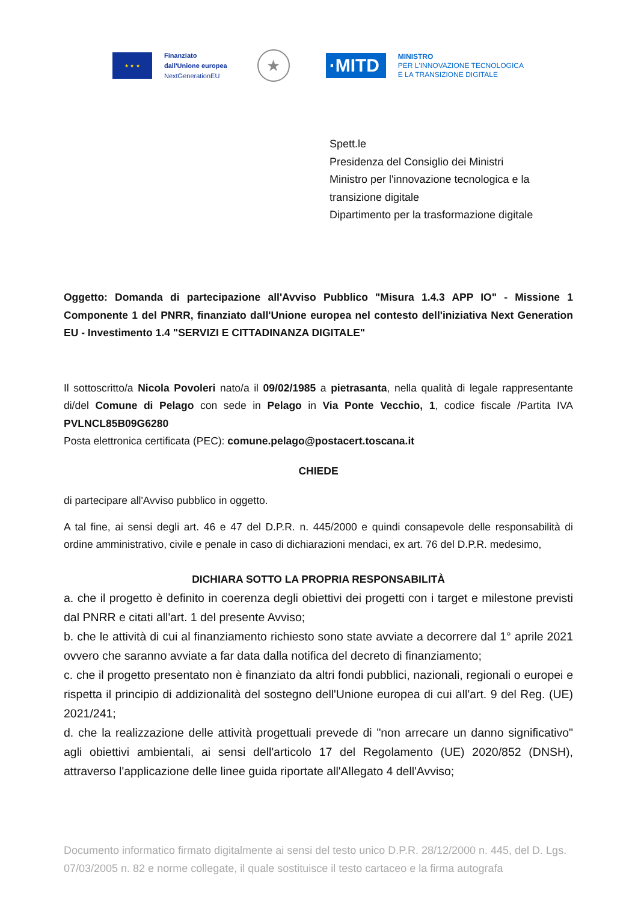★ ★ ★
Finanziato
dall'Unione europea
NextGenerationEU
★
·MITD
MINISTRO
PER L'INNOVAZIONE TECNOLOGICA
E LA TRANSIZIONE DIGITALE
Spett.le
Presidenza del Consiglio dei Ministri
Ministro per l'innovazione tecnologica e la
transizione digitale
Dipartimento per la trasformazione digitale
Oggetto: Domanda di partecipazione all'Avviso Pubblico "Misura 1.4.3 APP IO" - Missione 1 Componente 1 del PNRR, finanziato dall'Unione europea nel contesto dell'iniziativa Next Generation EU - Investimento 1.4 "SERVIZI E CITTADINANZA DIGITALE"
Il sottoscritto/a Nicola Povoleri nato/a il 09/02/1985 a pietrasanta, nella qualità di legale rappresentante di/del Comune di Pelago con sede in Pelago in Via Ponte Vecchio, 1, codice fiscale /Partita IVA PVLNCL85B09G6280
Posta elettronica certificata (PEC): comune.pelago@postacert.toscana.it
CHIEDE
di partecipare all'Avviso pubblico in oggetto.
A tal fine, ai sensi degli art. 46 e 47 del D.P.R. n. 445/2000 e quindi consapevole delle responsabilità di ordine amministrativo, civile e penale in caso di dichiarazioni mendaci, ex art. 76 del D.P.R. medesimo,
DICHIARA SOTTO LA PROPRIA RESPONSABILITÀ
a. che il progetto è definito in coerenza degli obiettivi dei progetti con i target e milestone previsti dal PNRR e citati all'art. 1 del presente Avviso;
b. che le attività di cui al finanziamento richiesto sono state avviate a decorrere dal 1° aprile 2021 ovvero che saranno avviate a far data dalla notifica del decreto di finanziamento;
c. che il progetto presentato non è finanziato da altri fondi pubblici, nazionali, regionali o europei e rispetta il principio di addizionalità del sostegno dell'Unione europea di cui all'art. 9 del Reg. (UE) 2021/241;
d. che la realizzazione delle attività progettuali prevede di "non arrecare un danno significativo" agli obiettivi ambientali, ai sensi dell'articolo 17 del Regolamento (UE) 2020/852 (DNSH), attraverso l'applicazione delle linee guida riportate all'Allegato 4 dell'Avviso;
Documento informatico firmato digitalmente ai sensi del testo unico D.P.R. 28/12/2000 n. 445, del D. Lgs. 07/03/2005 n. 82 e norme collegate, il quale sostituisce il testo cartaceo e la firma autografa